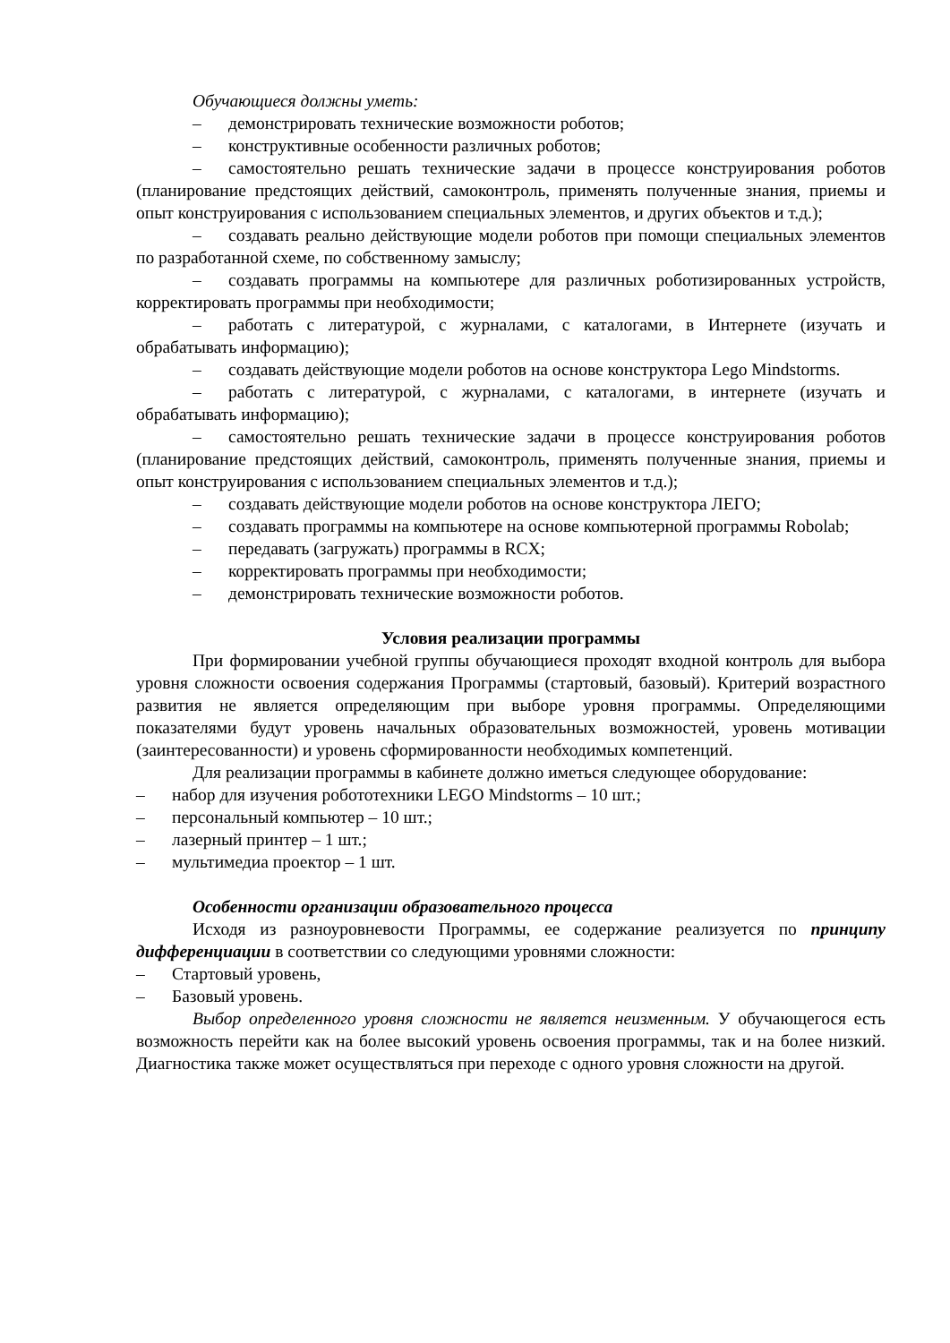Обучающиеся должны уметь:
– демонстрировать технические возможности роботов;
– конструктивные особенности различных роботов;
– самостоятельно решать технические задачи в процессе конструирования роботов (планирование предстоящих действий, самоконтроль, применять полученные знания, приемы и опыт конструирования с использованием специальных элементов, и других объектов и т.д.);
– создавать реально действующие модели роботов при помощи специальных элементов по разработанной схеме, по собственному замыслу;
– создавать программы на компьютере для различных роботизированных устройств, корректировать программы при необходимости;
– работать с литературой, с журналами, с каталогами, в Интернете (изучать и обрабатывать информацию);
– создавать действующие модели роботов на основе конструктора Lego Mindstorms.
– работать с литературой, с журналами, с каталогами, в интернете (изучать и обрабатывать информацию);
– самостоятельно решать технические задачи в процессе конструирования роботов (планирование предстоящих действий, самоконтроль, применять полученные знания, приемы и опыт конструирования с использованием специальных элементов и т.д.);
– создавать действующие модели роботов на основе конструктора ЛЕГО;
– создавать программы на компьютере на основе компьютерной программы Robolab;
– передавать (загружать) программы в RCX;
– корректировать программы при необходимости;
– демонстрировать технические возможности роботов.
Условия реализации программы
При формировании учебной группы обучающиеся проходят входной контроль для выбора уровня сложности освоения содержания Программы (стартовый, базовый). Критерий возрастного развития не является определяющим при выборе уровня программы. Определяющими показателями будут уровень начальных образовательных возможностей, уровень мотивации (заинтересованности) и уровень сформированности необходимых компетенций.
Для реализации программы в кабинете должно иметься следующее оборудование:
– набор для изучения робототехники LEGO Mindstorms – 10 шт.;
– персональный компьютер – 10 шт.;
– лазерный принтер – 1 шт.;
– мультимедиа проектор – 1 шт.
Особенности организации образовательного процесса
Исходя из разноуровневости Программы, ее содержание реализуется по принципу дифференциации в соответствии со следующими уровнями сложности:
– Стартовый уровень,
– Базовый уровень.
Выбор определенного уровня сложности не является неизменным. У обучающегося есть возможность перейти как на более высокий уровень освоения программы, так и на более низкий. Диагностика также может осуществляться при переходе с одного уровня сложности на другой.